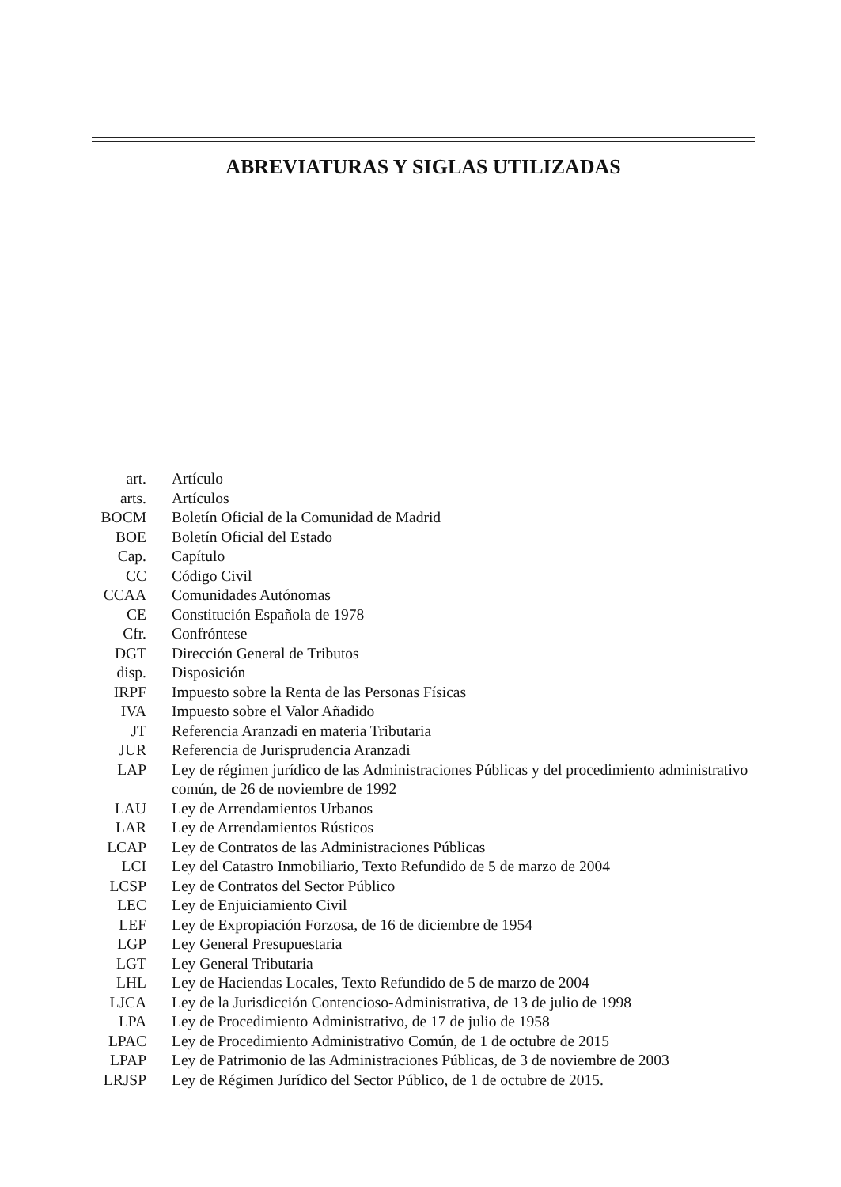ABREVIATURAS Y SIGLAS UTILIZADAS
| art. | Artículo |
| arts. | Artículos |
| BOCM | Boletín Oficial de la Comunidad de Madrid |
| BOE | Boletín Oficial del Estado |
| Cap. | Capítulo |
| CC | Código Civil |
| CCAA | Comunidades Autónomas |
| CE | Constitución Española de 1978 |
| Cfr. | Confróntese |
| DGT | Dirección General de Tributos |
| disp. | Disposición |
| IRPF | Impuesto sobre la Renta de las Personas Físicas |
| IVA | Impuesto sobre el Valor Añadido |
| JT | Referencia Aranzadi en materia Tributaria |
| JUR | Referencia de Jurisprudencia Aranzadi |
| LAP | Ley de régimen jurídico de las Administraciones Públicas y del procedimiento administrativo común, de 26 de noviembre de 1992 |
| LAU | Ley de Arrendamientos Urbanos |
| LAR | Ley de Arrendamientos Rústicos |
| LCAP | Ley de Contratos de las Administraciones Públicas |
| LCI | Ley del Catastro Inmobiliario, Texto Refundido de 5 de marzo de 2004 |
| LCSP | Ley de Contratos del Sector Público |
| LEC | Ley de Enjuiciamiento Civil |
| LEF | Ley de Expropiación Forzosa, de 16 de diciembre de 1954 |
| LGP | Ley General Presupuestaria |
| LGT | Ley General Tributaria |
| LHL | Ley de Haciendas Locales, Texto Refundido de 5 de marzo de 2004 |
| LJCA | Ley de la Jurisdicción Contencioso-Administrativa, de 13 de julio de 1998 |
| LPA | Ley de Procedimiento Administrativo, de 17 de julio de 1958 |
| LPAC | Ley de Procedimiento Administrativo Común, de 1 de octubre de 2015 |
| LPAP | Ley de Patrimonio de las Administraciones Públicas, de 3 de noviembre de 2003 |
| LRJSP | Ley de Régimen Jurídico del Sector Público, de 1 de octubre de 2015. |